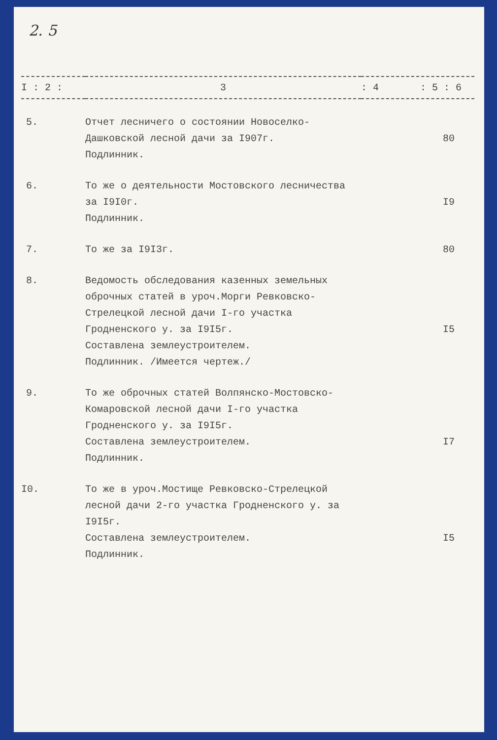2. 5
| I : 2 : | 3 | : 4 : 5 : 6 |
| --- | --- | --- |
| 5. | Отчет лесничего о состоянии Новоселко-Дашковской лесной дачи за I907г. Подлинник. | 80 |
| 6. | То же о деятельности Мостовского лесничества за I9I0г. Подлинник. | I9 |
| 7. | То же за I9I3г. | 80 |
| 8. | Ведомость обследования казенных земельных оброчных статей в уроч.Морги Ревковско-Стрелецкой лесной дачи I-го участка Гродненского у. за I9I5г. Составлена землеустроителем. Подлинник. /Имеется чертеж./ | I5 |
| 9. | То же оброчных статей Волпянско-Мостовско-Комаровской лесной дачи I-го участка Гродненского у. за I9I5г. Составлена землеустроителем. Подлинник. | I7 |
| I0. | То же в уроч.Мостище Ревковско-Стрелецкой лесной дачи 2-го участка Гродненского у. за I9I5г. Составлена землеустроителем. Подлинник. | I5 |